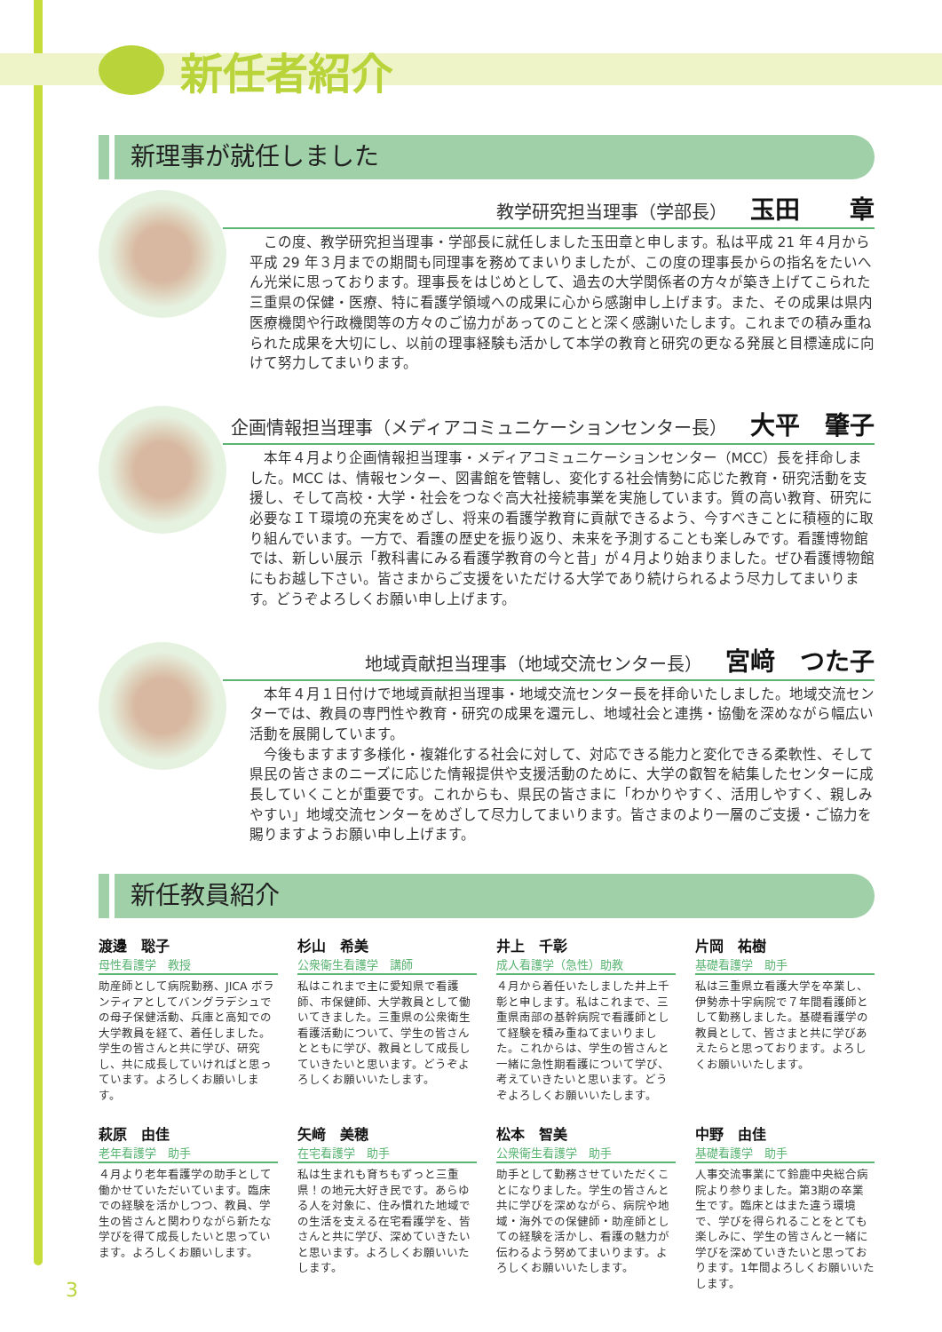新任者紹介
新理事が就任しました
教学研究担当理事（学部長） 玉田　　章
この度、教学研究担当理事・学部長に就任しました玉田章と申します。私は平成 21 年４月から平成 29 年３月までの期間も同理事を務めてまいりましたが、この度の理事長からの指名をたいへん光栄に思っております。理事長をはじめとして、過去の大学関係者の方々が築き上げてこられた三重県の保健・医療、特に看護学領域への成果に心から感謝申し上げます。また、その成果は県内医療機関や行政機関等の方々のご協力があってのことと深く感謝いたします。これまでの積み重ねられた成果を大切にし、以前の理事経験も活かして本学の教育と研究の更なる発展と目標達成に向けて努力してまいります。
企画情報担当理事（メディアコミュニケーションセンター長） 大平　肇子
本年４月より企画情報担当理事・メディアコミュニケーションセンター（MCC）長を拝命しました。MCC は、情報センター、図書館を管轄し、変化する社会情勢に応じた教育・研究活動を支援し、そして高校・大学・社会をつなぐ高大社接続事業を実施しています。質の高い教育、研究に必要なＩＴ環境の充実をめざし、将来の看護学教育に貢献できるよう、今すべきことに積極的に取り組んでいます。一方で、看護の歴史を振り返り、未来を予測することも楽しみです。看護博物館では、新しい展示「教科書にみる看護学教育の今と昔」が４月より始まりました。ぜひ看護博物館にもお越し下さい。皆さまからご支援をいただける大学であり続けられるよう尽力してまいります。どうぞよろしくお願い申し上げます。
地域貢献担当理事（地域交流センター長） 宮﨑　つた子
本年４月１日付けで地域貢献担当理事・地域交流センター長を拝命いたしました。地域交流センターでは、教員の専門性や教育・研究の成果を還元し、地域社会と連携・協働を深めながら幅広い活動を展開しています。
今後もますます多様化・複雑化する社会に対して、対応できる能力と変化できる柔軟性、そして県民の皆さまのニーズに応じた情報提供や支援活動のために、大学の叡智を結集したセンターに成長していくことが重要です。これからも、県民の皆さまに「わかりやすく、活用しやすく、親しみやすい」地域交流センターをめざして尽力してまいります。皆さまのより一層のご支援・ご協力を賜りますようお願い申し上げます。
新任教員紹介
渡邊　聡子
母性看護学　教授
助産師として病院勤務、JICA ボランティアとしてバングラデシュでの母子保健活動、兵庫と高知での大学教員を経て、着任しました。学生の皆さんと共に学び、研究し、共に成長していければと思っています。よろしくお願いします。
杉山　希美
公衆衛生看護学　講師
私はこれまで主に愛知県で看護師、市保健師、大学教員として働いてきました。三重県の公衆衛生看護活動について、学生の皆さんとともに学び、教員として成長していきたいと思います。どうぞよろしくお願いいたします。
井上　千彰
成人看護学（急性）助教
４月から着任いたしました井上千彰と申します。私はこれまで、三重県南部の基幹病院で看護師として経験を積み重ねてまいりました。これからは、学生の皆さんと一緒に急性期看護について学び、考えていきたいと思います。どうぞよろしくお願いいたします。
片岡　祐樹
基礎看護学　助手
私は三重県立看護大学を卒業し、伊勢赤十字病院で７年間看護師として勤務しました。基礎看護学の教員として、皆さまと共に学びあえたらと思っております。よろしくお願いいたします。
萩原　由佳
老年看護学　助手
４月より老年看護学の助手として働かせていただいています。臨床での経験を活かしつつ、教員、学生の皆さんと関わりながら新たな学びを得て成長したいと思っています。よろしくお願いします。
矢﨑　美穂
在宅看護学　助手
私は生まれも育ちもずっと三重県！の地元大好き民です。あらゆる人を対象に、住み慣れた地域での生活を支える在宅看護学を、皆さんと共に学び、深めていきたいと思います。よろしくお願いいたします。
松本　智美
公衆衛生看護学　助手
助手として勤務させていただくことになりました。学生の皆さんと共に学びを深めながら、病院や地域・海外での保健師・助産師としての経験を活かし、看護の魅力が伝わるよう努めてまいります。よろしくお願いいたします。
中野　由佳
基礎看護学　助手
人事交流事業にて鈴鹿中央総合病院より参りました。第3期の卒業生です。臨床とはまた違う環境で、学びを得られることをとても楽しみに、学生の皆さんと一緒に学びを深めていきたいと思っております。1年間よろしくお願いいたします。
3